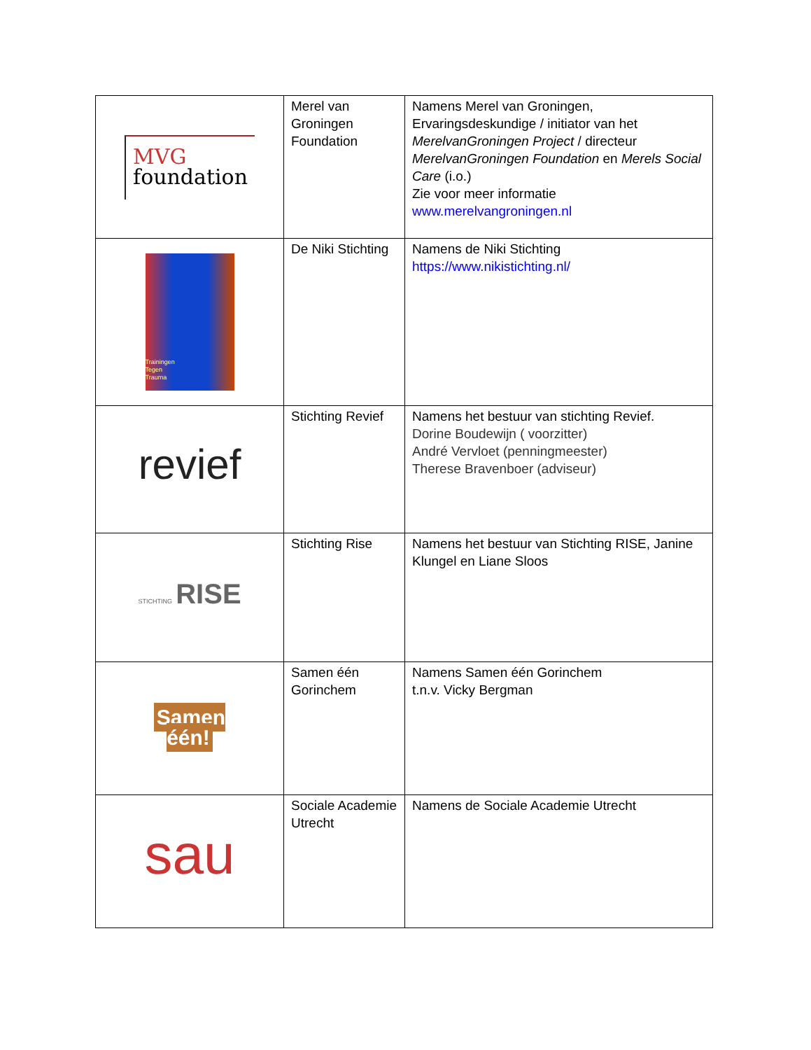| MVG foundation | Merel van Groningen Foundation | Namens Merel van Groningen, Ervaringsdeskundige / initiator van het MerelvanGroningen Project / directeur MerelvanGroningen Foundation en Merels Social Care (i.o.) Zie voor meer informatie www.merelvangroningen.nl |
| Trainingen Tegen Trauma | De Niki Stichting | Namens de Niki Stichting https://www.nikistichting.nl/ |
| revief | Stichting Revief | Namens het bestuur van stichting Revief. Dorine Boudewijn ( voorzitter) André Vervloet (penningmeester) Therese Bravenboer (adviseur) |
| STICHTING RISE | Stichting Rise | Namens het bestuur van Stichting RISE, Janine Klungel en Liane Sloos |
| Samen één! | Samen één Gorinchem | Namens Samen één Gorinchem t.n.v. Vicky Bergman |
| sau | Sociale Academie Utrecht | Namens de Sociale Academie Utrecht |